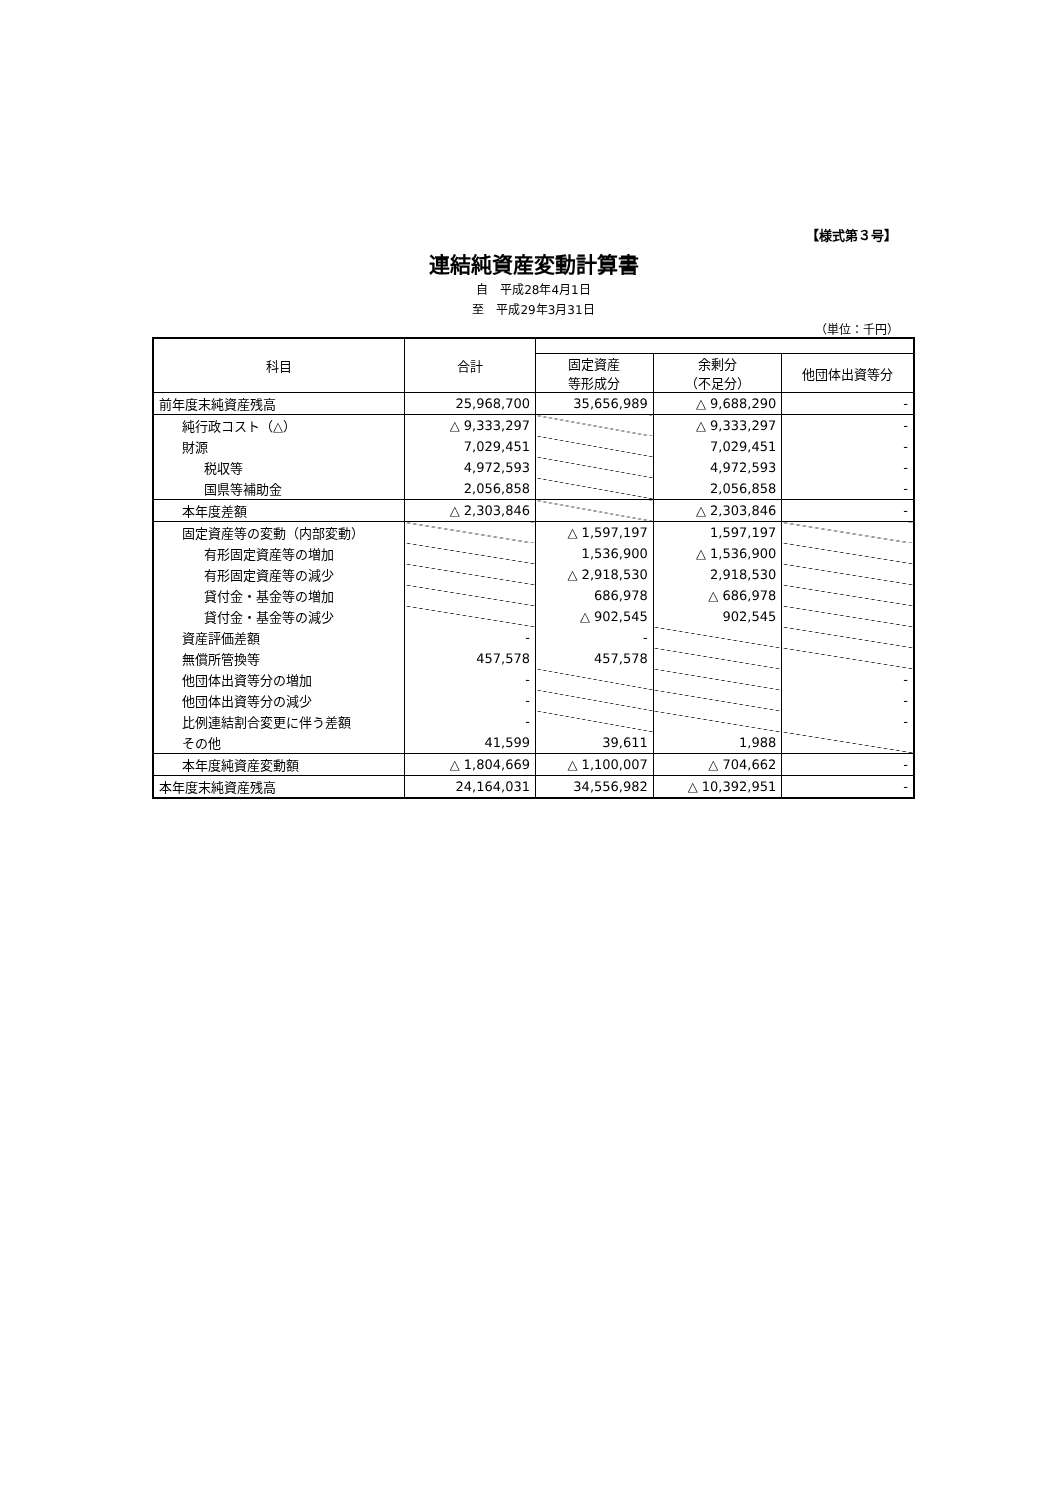【様式第３号】
連結純資産変動計算書
自　平成28年4月1日
至　平成29年3月31日
（単位：千円）
| 科目 | 合計 | | | |
| --- | --- | --- | --- | --- |
| | | 固定資産 等形成分 | 余剰分 （不足分） | 他団体出資等分 |
| 前年度末純資産残高 | 25,968,700 | 35,656,989 | △ 9,688,290 | - |
| 純行政コスト（△） | △ 9,333,297 | | △ 9,333,297 | - |
| 財源 | 7,029,451 | | 7,029,451 | - |
| 税収等 | 4,972,593 | | 4,972,593 | - |
| 国県等補助金 | 2,056,858 | | 2,056,858 | - |
| 本年度差額 | △ 2,303,846 | | △ 2,303,846 | - |
| 固定資産等の変動（内部変動） | | △ 1,597,197 | 1,597,197 | |
| 有形固定資産等の増加 | | 1,536,900 | △ 1,536,900 | |
| 有形固定資産等の減少 | | △ 2,918,530 | 2,918,530 | |
| 貸付金・基金等の増加 | | 686,978 | △ 686,978 | |
| 貸付金・基金等の減少 | | △ 902,545 | 902,545 | |
| 資産評価差額 | - | - | | |
| 無償所管換等 | 457,578 | 457,578 | | |
| 他団体出資等分の増加 | - | | | - |
| 他団体出資等分の減少 | - | | | - |
| 比例連結割合変更に伴う差額 | - | | | - |
| その他 | 41,599 | 39,611 | 1,988 | |
| 本年度純資産変動額 | △ 1,804,669 | △ 1,100,007 | △ 704,662 | - |
| 本年度末純資産残高 | 24,164,031 | 34,556,982 | △ 10,392,951 | - |